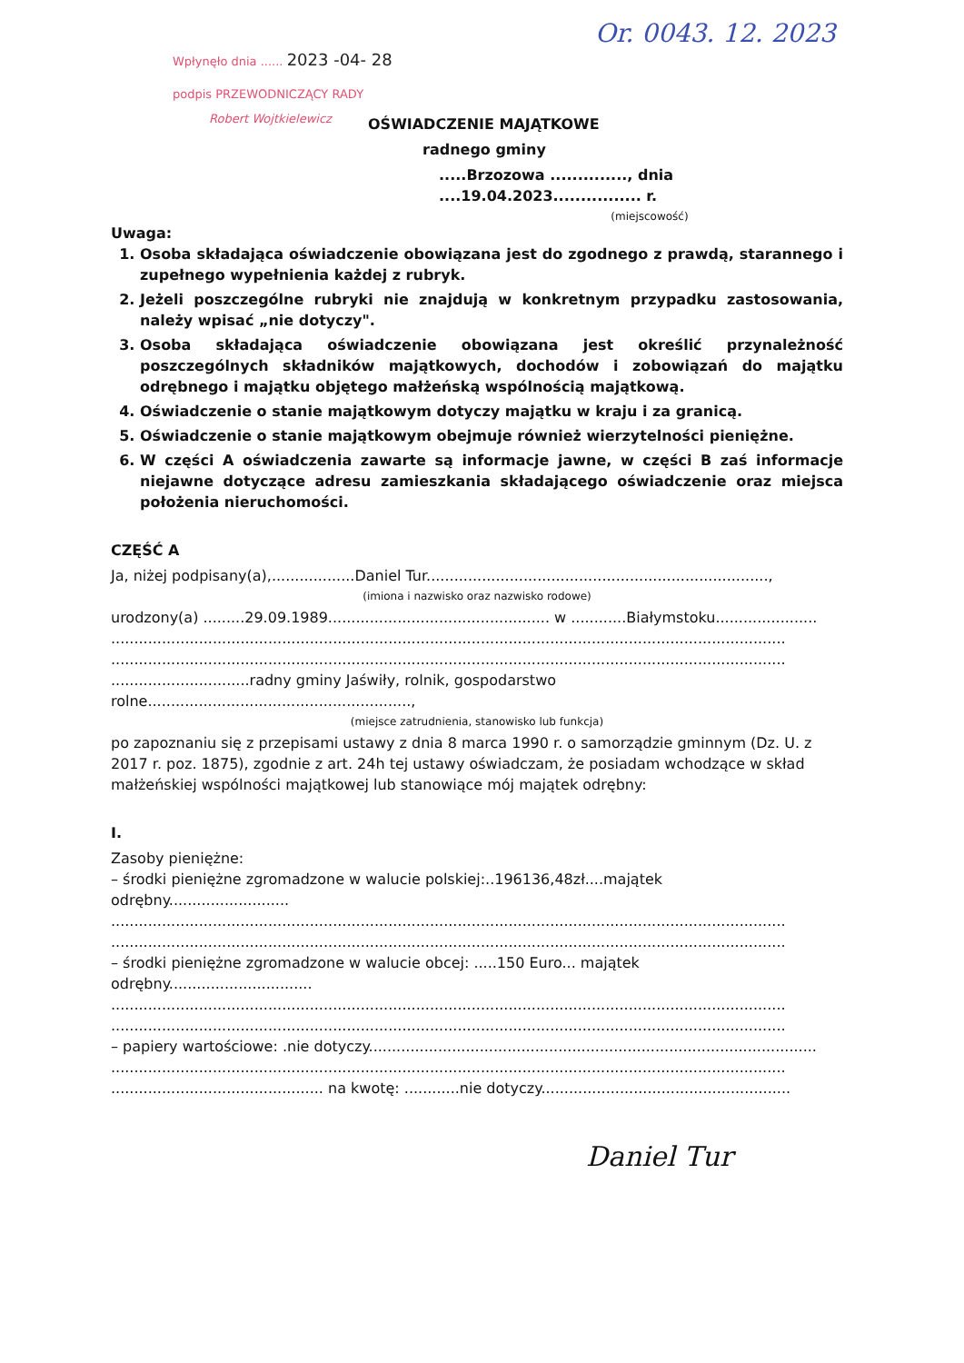Or. 0043. 12. 2023
Wpłynęło dnia ...... 2023 -04- 28
podpis PRZEWODNICZĄCY RADY
Robert Wojtkielewicz
OŚWIADCZENIE MAJĄTKOWE
radnego gminy
.....Brzozowa .............., dnia ....19.04.2023................ r.
(miejscowość)
Uwaga:
1. Osoba składająca oświadczenie obowiązana jest do zgodnego z prawdą, starannego i zupełnego wypełnienia każdej z rubryk.
2. Jeżeli poszczególne rubryki nie znajdują w konkretnym przypadku zastosowania, należy wpisać „nie dotyczy".
3. Osoba składająca oświadczenie obowiązana jest określić przynależność poszczególnych składników majątkowych, dochodów i zobowiązań do majątku odrębnego i majątku objętego małżeńską wspólnością majątkową.
4. Oświadczenie o stanie majątkowym dotyczy majątku w kraju i za granicą.
5. Oświadczenie o stanie majątkowym obejmuje również wierzytelności pieniężne.
6. W części A oświadczenia zawarte są informacje jawne, w części B zaś informacje niejawne dotyczące adresu zamieszkania składającego oświadczenie oraz miejsca położenia nieruchomości.
CZĘŚĆ A
Ja, niżej podpisany(a),..................Daniel Tur..........................................................................,
(imiona i nazwisko oraz nazwisko rodowe)
urodzony(a) .........29.09.1989................................................ w ............Białymstoku......................
..................................................................................................................................................
..................................................................................................................................................
..............................radny gminy Jaświły, rolnik, gospodarstwo rolne.........................................................,
(miejsce zatrudnienia, stanowisko lub funkcja)
po zapoznaniu się z przepisami ustawy z dnia 8 marca 1990 r. o samorządzie gminnym (Dz. U. z 2017 r. poz. 1875), zgodnie z art. 24h tej ustawy oświadczam, że posiadam wchodzące w skład małżeńskiej wspólności majątkowej lub stanowiące mój majątek odrębny:
I.
Zasoby pieniężne:
– środki pieniężne zgromadzone w walucie polskiej:..196136,48zł....majątek odrębny..........................
..................................................................................................................................................
..................................................................................................................................................
– środki pieniężne zgromadzone w walucie obcej: .....150 Euro... majątek odrębny...............................
..................................................................................................................................................
..................................................................................................................................................
– papiery wartościowe: .nie dotyczy.................................................................................................
..................................................................................................................................................
.............................................. na kwotę: ............nie dotyczy......................................................
Daniel Tur